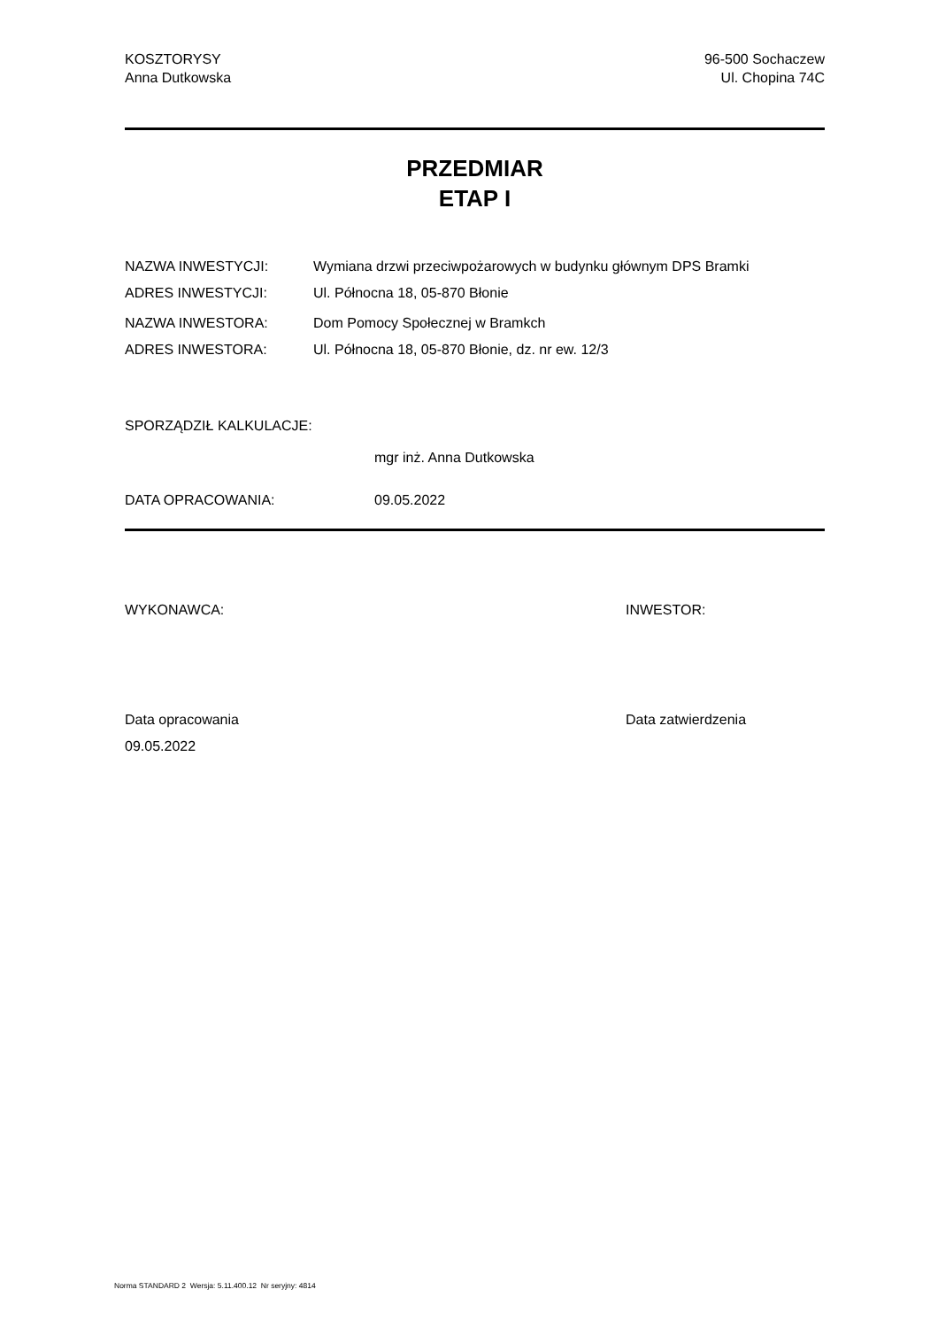KOSZTORYSY
Anna Dutkowska
96-500 Sochaczew
Ul. Chopina 74C
PRZEDMIAR
ETAP I
NAZWA INWESTYCJI: Wymiana drzwi przeciwpożarowych w budynku głównym DPS Bramki
ADRES INWESTYCJI: Ul. Północna 18, 05-870 Błonie
NAZWA INWESTORA: Dom Pomocy Społecznej w Bramkch
ADRES INWESTORA: Ul. Północna 18, 05-870 Błonie, dz. nr ew. 12/3
SPORZĄDZIŁ KALKULACJE:
mgr inż. Anna Dutkowska
DATA OPRACOWANIA: 09.05.2022
WYKONAWCA: INWESTOR:
Data opracowania
09.05.2022
Data zatwierdzenia
Norma STANDARD 2 Wersja: 5.11.400.12 Nr seryjny: 4814